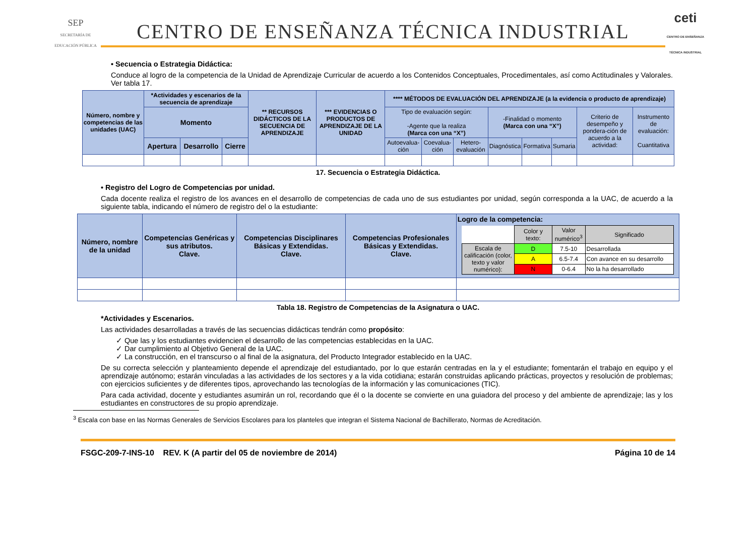SEP
SECRETARÍA DE EDUCACIÓN PÚBLICA
CENTRO DE ENSEÑANZA TÉCNICA INDUSTRIAL
ceti
CENTRO DE ENSEÑANZA TÉCNICA INDUSTRIAL
• Secuencia o Estrategia Didáctica:
Conduce al logro de la competencia de la Unidad de Aprendizaje Curricular de acuerdo a los Contenidos Conceptuales, Procedimentales, así como Actitudinales y Valorales. Ver tabla 17.
| Número, nombre y competencias de las unidades (UAC) | *Actividades y escenarios de la secuencia de aprendizaje | | | ** RECURSOS DIDÁCTICOS DE LA SECUENCIA DE APRENDIZAJE | *** EVIDENCIAS O PRODUCTOS DE APRENDIZAJE DE LA UNIDAD | **** MÉTODOS DE EVALUACIÓN DEL APRENDIZAJE (a la evidencia o producto de aprendizaje) | | | | | | | |
| --- | --- | --- | --- | --- | --- | --- | --- | --- | --- | --- | --- | --- | --- |
| | Momento | | | | | Tipo de evaluación según: -Agente que la realiza (Marca con una “X”) | | | -Finalidad o momento (Marca con una “X”) | | | Criterio de desempeño y pondera-ción de acuerdo a la actividad: | Instrumento de evaluación: Cuantitativa |
| | Apertura | Desarrollo | Cierre | | | Autoevalua-ción | Coevalua-ción | Hetero-evaluación | Diagnóstica | Formativa | Sumaria | | |
17. Secuencia o Estrategia Didáctica.
• Registro del Logro de Competencias por unidad.
Cada docente realiza el registro de los avances en el desarrollo de competencias de cada uno de sus estudiantes por unidad, según corresponda a la UAC, de acuerdo a la siguiente tabla, indicando el número de registro del o la estudiante:
| Número, nombre de la unidad | Competencias Genéricas y sus atributos. Clave. | Competencias Disciplinares Básicas y Extendidas. Clave. | Competencias Profesionales Básicas y Extendidas. Clave. | Logro de la competencia: / / Color y texto: / Valor numérico<sup>3</sup> / Significado / / Escala de calificación (color, texto y valor numérico): / D / 7.5-10 / Desarrollada / / / A / 6.5-7.4 / Con avance en su desarrollo / / / N / 0-6.4 / No la ha desarrollado / |
Tabla 18. Registro de Competencias de la Asignatura o UAC.
*Actividades y Escenarios.
Las actividades desarrolladas a través de las secuencias didácticas tendrán como propósito:
✓ Que las y los estudiantes evidencien el desarrollo de las competencias establecidas en la UAC.
✓ Dar cumplimiento al Objetivo General de la UAC.
✓ La construcción, en el transcurso o al final de la asignatura, del Producto Integrador establecido en la UAC.
De su correcta selección y planteamiento depende el aprendizaje del estudiantado, por lo que estarán centradas en la y el estudiante; fomentarán el trabajo en equipo y el aprendizaje autónomo; estarán vinculadas a las actividades de los sectores y a la vida cotidiana; estarán construidas aplicando prácticas, proyectos y resolución de problemas; con ejercicios suficientes y de diferentes tipos, aprovechando las tecnologías de la información y las comunicaciones (TIC).
Para cada actividad, docente y estudiantes asumirán un rol, recordando que él o la docente se convierte en una guiadora del proceso y del ambiente de aprendizaje; las y los estudiantes en constructores de su propio aprendizaje.
<sup>3</sup> Escala con base en las Normas Generales de Servicios Escolares para los planteles que integran el Sistema Nacional de Bachillerato, Normas de Acreditación.
FSGC-209-7-INS-10 REV. K (A partir del 05 de noviembre de 2014) Página 10 de 14